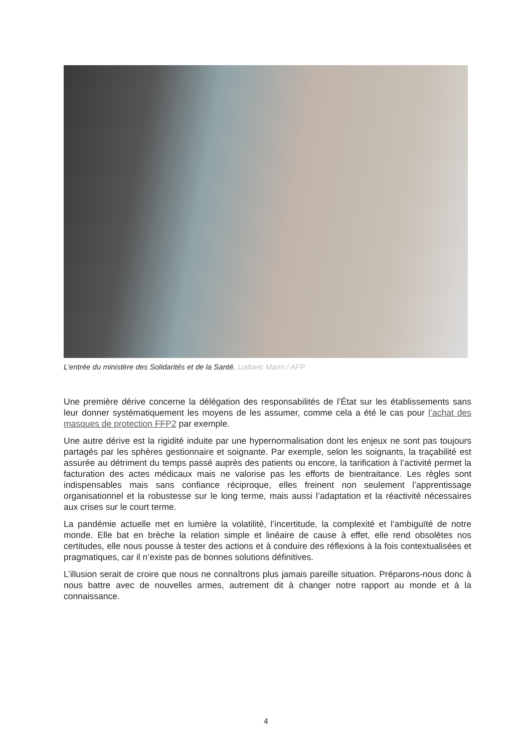L’entrée du ministère des Solidarités et de la Santé. Ludovic Marin / AFP
Une première dérive concerne la délégation des responsabilités de l’État sur les établissements sans leur donner systématiquement les moyens de les assumer, comme cela a été le cas pour l’achat des masques de protection FFP2 par exemple.
Une autre dérive est la rigidité induite par une hypernormalisation dont les enjeux ne sont pas toujours partagés par les sphères gestionnaire et soignante. Par exemple, selon les soignants, la traçabilité est assurée au détriment du temps passé auprès des patients ou encore, la tarification à l’activité permet la facturation des actes médicaux mais ne valorise pas les efforts de bientraitance. Les règles sont indispensables mais sans confiance réciproque, elles freinent non seulement l’apprentissage organisationnel et la robustesse sur le long terme, mais aussi l’adaptation et la réactivité nécessaires aux crises sur le court terme.
La pandémie actuelle met en lumière la volatilité, l’incertitude, la complexité et l’ambiguïté de notre monde. Elle bat en brèche la relation simple et linéaire de cause à effet, elle rend obsolètes nos certitudes, elle nous pousse à tester des actions et à conduire des réflexions à la fois contextualisées et pragmatiques, car il n’existe pas de bonnes solutions définitives.
L’illusion serait de croire que nous ne connaîtrons plus jamais pareille situation. Préparons-nous donc à nous battre avec de nouvelles armes, autrement dit à changer notre rapport au monde et à la connaissance.
4